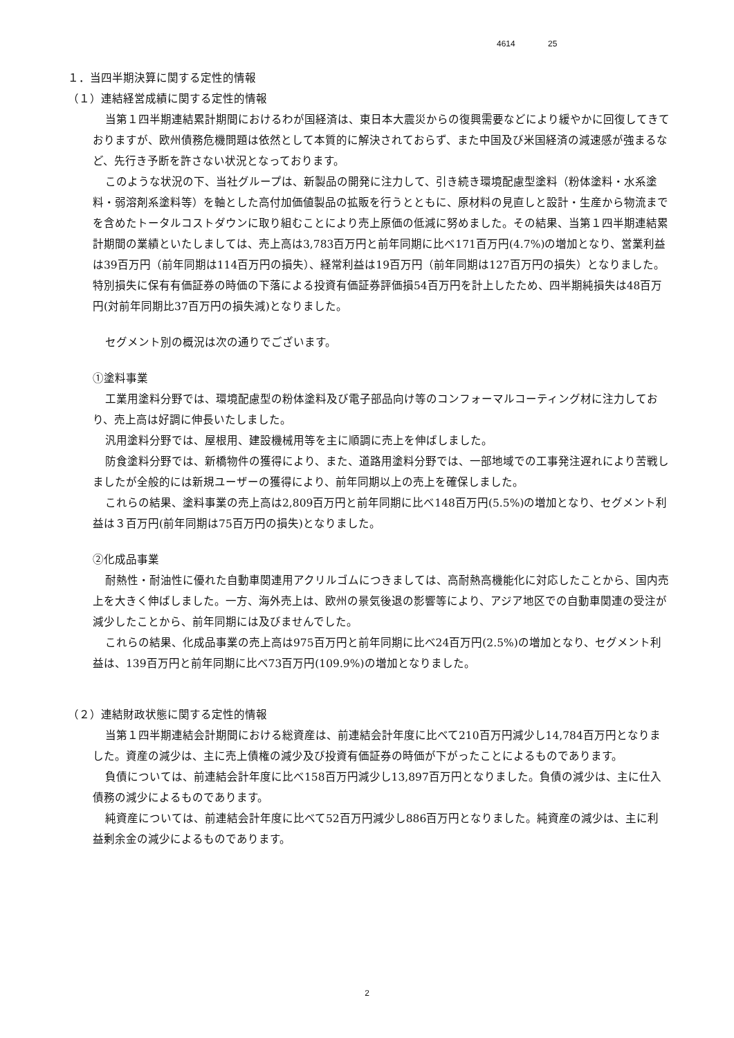4614 25
１．当四半期決算に関する定性的情報
（１）連結経営成績に関する定性的情報
当第１四半期連結累計期間におけるわが国経済は、東日本大震災からの復興需要などにより緩やかに回復してきておりますが、欧州債務危機問題は依然として本質的に解決されておらず、また中国及び米国経済の減速感が強まるなど、先行き予断を許さない状況となっております。
このような状況の下、当社グループは、新製品の開発に注力して、引き続き環境配慮型塗料（粉体塗料・水系塗料・弱溶剤系塗料等）を軸とした高付加価値製品の拡販を行うとともに、原材料の見直しと設計・生産から物流までを含めたトータルコストダウンに取り組むことにより売上原価の低減に努めました。その結果、当第１四半期連結累計期間の業績といたしましては、売上高は3,783百万円と前年同期に比べ171百万円(4.7%)の増加となり、営業利益は39百万円（前年同期は114百万円の損失）、経常利益は19百万円（前年同期は127百万円の損失）となりました。特別損失に保有有価証券の時価の下落による投資有価証券評価損54百万円を計上したため、四半期純損失は48百万円(対前年同期比37百万円の損失減)となりました。
セグメント別の概況は次の通りでございます。
①塗料事業
工業用塗料分野では、環境配慮型の粉体塗料及び電子部品向け等のコンフォーマルコーティング材に注力しており、売上高は好調に伸長いたしました。
汎用塗料分野では、屋根用、建設機械用等を主に順調に売上を伸ばしました。
防食塗料分野では、新橋物件の獲得により、また、道路用塗料分野では、一部地域での工事発注遅れにより苦戦しましたが全般的には新規ユーザーの獲得により、前年同期以上の売上を確保しました。
これらの結果、塗料事業の売上高は2,809百万円と前年同期に比べ148百万円(5.5%)の増加となり、セグメント利益は３百万円(前年同期は75百万円の損失)となりました。
②化成品事業
耐熱性・耐油性に優れた自動車関連用アクリルゴムにつきましては、高耐熱高機能化に対応したことから、国内売上を大きく伸ばしました。一方、海外売上は、欧州の景気後退の影響等により、アジア地区での自動車関連の受注が減少したことから、前年同期には及びませんでした。
これらの結果、化成品事業の売上高は975百万円と前年同期に比べ24百万円(2.5%)の増加となり、セグメント利益は、139百万円と前年同期に比べ73百万円(109.9%)の増加となりました。
（２）連結財政状態に関する定性的情報
当第１四半期連結会計期間における総資産は、前連結会計年度に比べて210百万円減少し14,784百万円となりました。資産の減少は、主に売上債権の減少及び投資有価証券の時価が下がったことによるものであります。
負債については、前連結会計年度に比べ158百万円減少し13,897百万円となりました。負債の減少は、主に仕入債務の減少によるものであります。
純資産については、前連結会計年度に比べて52百万円減少し886百万円となりました。純資産の減少は、主に利益剰余金の減少によるものであります。
2